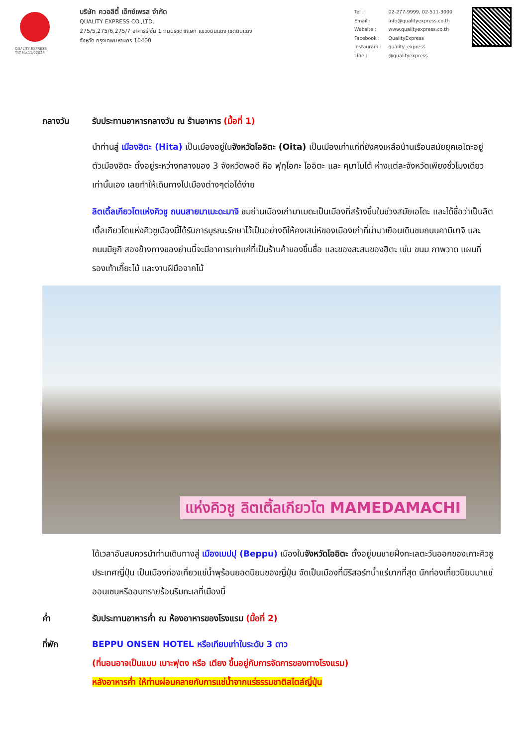QUALITY EXPRESS
TAT No.11/02024
บริษัท ควอลิตี้ เอ็กซ์เพรส จำกัด
QUALITY EXPRESS CO.,LTD.
275/5,275/6,275/7 อาคารธี ชั้น 1 ถนนรัชดาภิเษก แขวงดินแดง เขตดินแดง
จังหวัด กรุงเทพมหานคร 10400
| Tel : | 02-277-9999, 02-511-3000 |
| Email : | info@qualityexpress.co.th |
| Website : | www.qualityexpress.co.th |
| Facebook : | QualityExpress |
| Instagram : | quality_express |
| Line : | @qualityexpress |
กลางวัน รับประทานอาหารกลางวัน ณ ร้านอาหาร (มื้อที่ 1)
นำท่านสู่ เมืองฮิตะ (Hita) เป็นเมืองอยู่ในจังหวัดโออิตะ (Oita) เป็นเมืองเก่าแก่ที่ยังคงเหลือบ้านเรือนสมัยยุคเอโดะอยู่ ตัวเมืองฮิตะ ตั้งอยู่ระหว่างกลางของ 3 จังหวัดพอดี คือ ฟุกุโอกะ โออิตะ และ คุมาโมโต้ ห่างแต่ละจังหวัดเพียงชั่วโมงเดียวเท่านั้นเอง เลยทำให้เดินทางไปเมืองต่างๆต่อได้ง่าย
ลิตเติ้ลเกียวโตแห่งคิวชู ถนนสายมาเมะดะมาจิ ชมย่านเมืองเก่ามาเมดะเป็นเมืองที่สร้างขึ้นในช่วงสมัยเอโดะ และได้ชื่อว่าเป็นลิตเติ้ลเกียวโตแห่งคิวชูเมืองนี้ได้รับการบูรณะรักษาไว้เป็นอย่างดีให้คงเสน่ห์ของเมืองเก่าที่น่ามาเยือนเดินชมถนนคามิมาจิ และถนนมิยูกิ สองข้างทางของย่านนี้จะมีอาคารเก่าแก่ที่เป็นร้านค้าของขึ้นชื่อ และของสะสมของฮิตะ เช่น ขนม ภาพวาด แผนที่ รองเท้าเกี๊ยะไม้ และงานฝีมือจากไม้
แห่งคิวชู ลิตเติ้ลเกียวโต MAMEDAMACHI
ได้เวลาอันสมควรนำท่านเดินทางสู่ เมืองเบปปุ (Beppu) เมืองในจังหวัดโออิตะ ตั้งอยู่บนชายฝั่งทะเลตะวันออกของเกาะคิวชู ประเทศญี่ปุ่น เป็นเมืองท่องเที่ยวแช่น้ำพุร้อนยอดนิยมของญี่ปุ่น จัดเป็นเมืองที่มีรีสอร์ทน้ำแร่มากที่สุด นักท่องเที่ยวนิยมมาแช่ออนเซนหรืออบทรายร้อนริมทะเลที่เมืองนี้
ค่ำ รับประทานอาหารค่ำ ณ ห้องอาหารของโรงแรม (มื้อที่ 2)
ที่พัก BEPPU ONSEN HOTEL หรือเทียบเท่าในระดับ 3 ดาว
(ที่นอนอาจเป็นแบบ เบาะฟุตง หรือ เตียง ขึ้นอยู่กับการจัดการของทางโรงแรม)
หลังอาหารค่ำ ให้ท่านผ่อนคลายกับการแช่น้ำจากแร่ธรรมชาติสไตล์ญี่ปุ่น